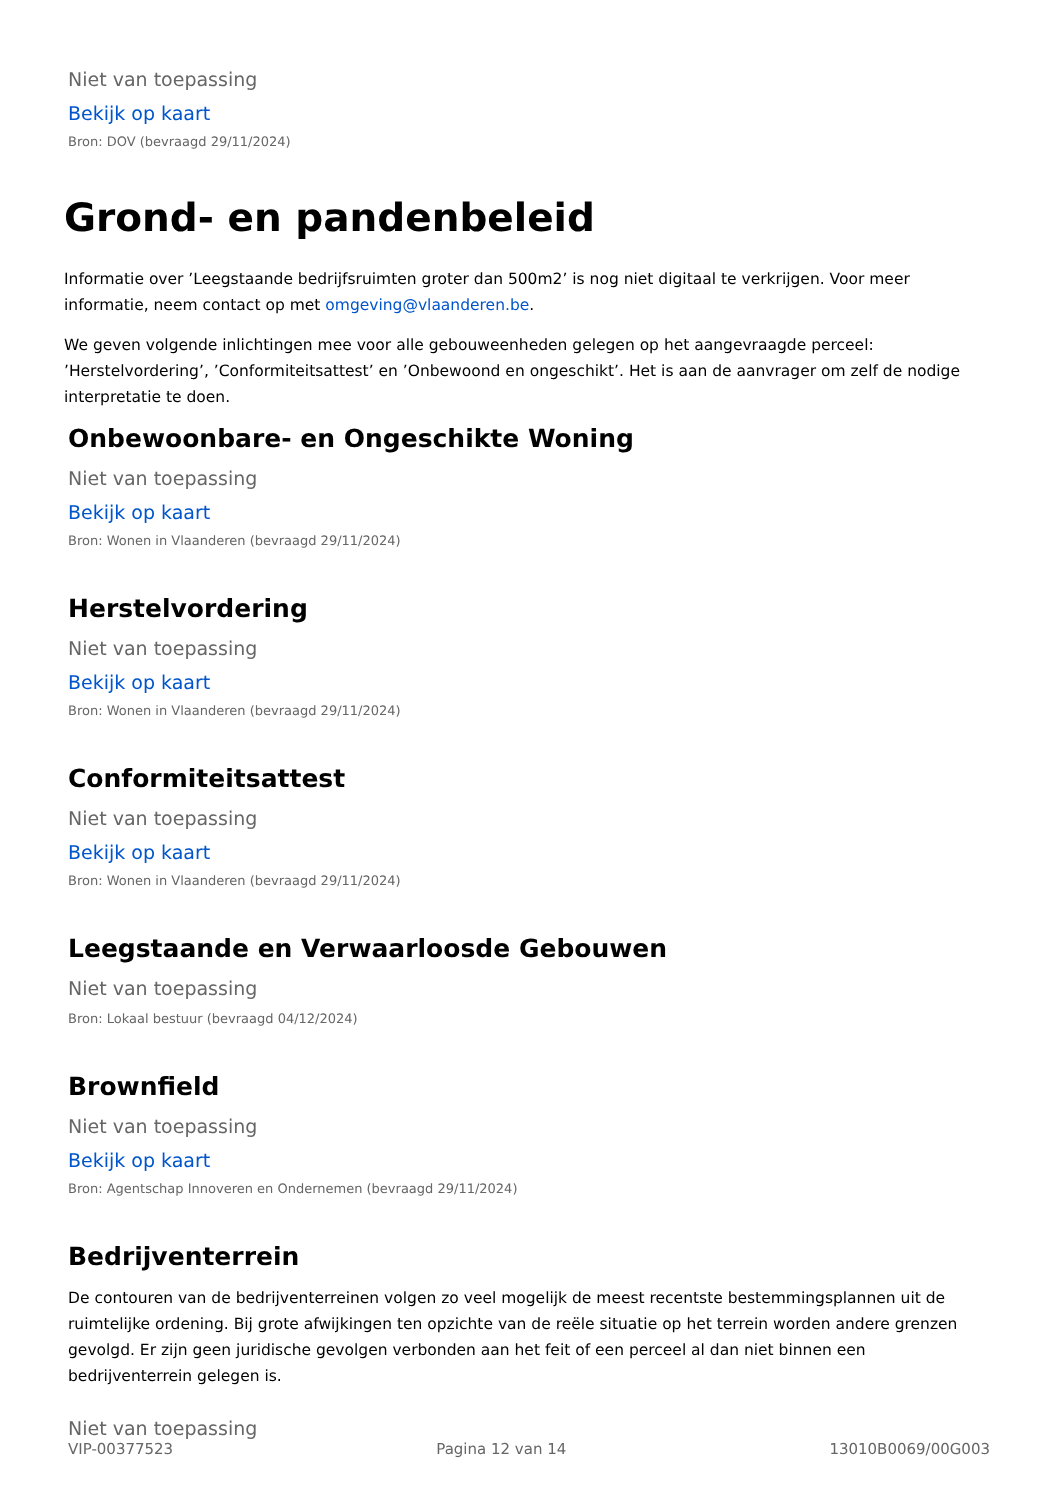Niet van toepassing
Bekijk op kaart
Bron: DOV (bevraagd 29/11/2024)
Grond- en pandenbeleid
Informatie over ’Leegstaande bedrijfsruimten groter dan 500m2’ is nog niet digitaal te verkrijgen. Voor meer informatie, neem contact op met omgeving@vlaanderen.be.
We geven volgende inlichtingen mee voor alle gebouweenheden gelegen op het aangevraagde perceel: ’Herstelvordering’, ’Conformiteitsattest’ en ’Onbewoond en ongeschikt’. Het is aan de aanvrager om zelf de nodige interpretatie te doen.
Onbewoonbare- en Ongeschikte Woning
Niet van toepassing
Bekijk op kaart
Bron: Wonen in Vlaanderen (bevraagd 29/11/2024)
Herstelvordering
Niet van toepassing
Bekijk op kaart
Bron: Wonen in Vlaanderen (bevraagd 29/11/2024)
Conformiteitsattest
Niet van toepassing
Bekijk op kaart
Bron: Wonen in Vlaanderen (bevraagd 29/11/2024)
Leegstaande en Verwaarloosde Gebouwen
Niet van toepassing
Bron: Lokaal bestuur (bevraagd 04/12/2024)
Brownfield
Niet van toepassing
Bekijk op kaart
Bron: Agentschap Innoveren en Ondernemen (bevraagd 29/11/2024)
Bedrijventerrein
De contouren van de bedrijventerreinen volgen zo veel mogelijk de meest recentste bestemmingsplannen uit de ruimtelijke ordening. Bij grote afwijkingen ten opzichte van de reële situatie op het terrein worden andere grenzen gevolgd. Er zijn geen juridische gevolgen verbonden aan het feit of een perceel al dan niet binnen een bedrijventerrein gelegen is.
Niet van toepassing
VIP-00377523 Pagina 12 van 14 13010B0069/00G003